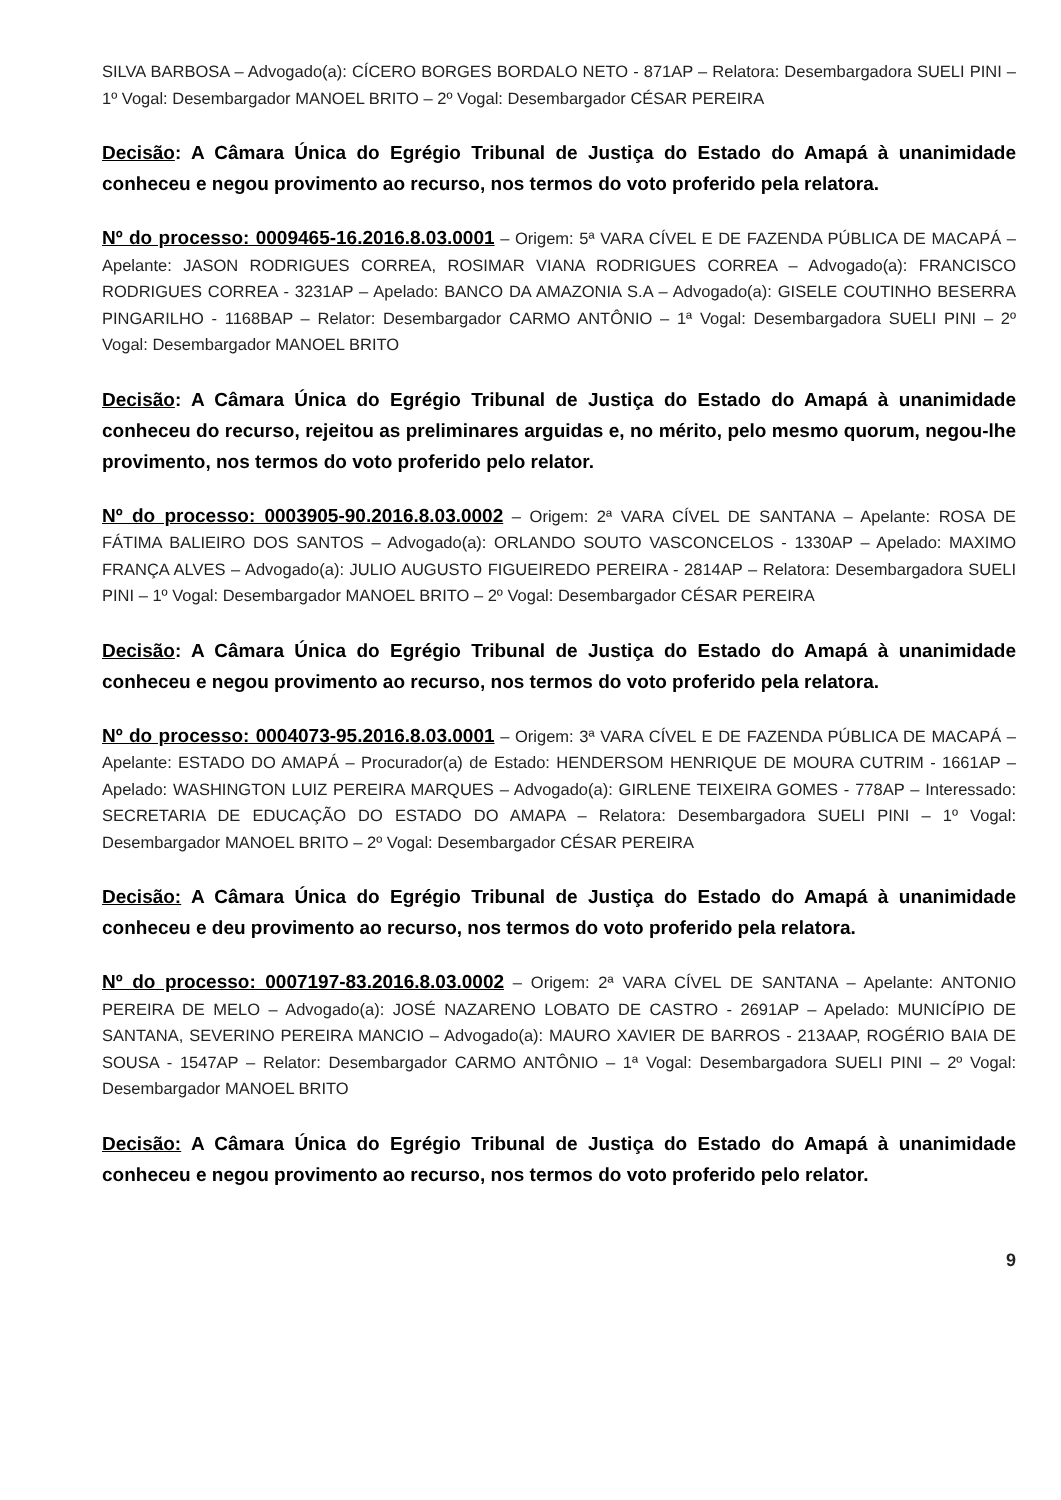SILVA BARBOSA – Advogado(a): CÍCERO BORGES BORDALO NETO - 871AP – Relatora: Desembargadora SUELI PINI – 1º Vogal: Desembargador MANOEL BRITO – 2º Vogal: Desembargador CÉSAR PEREIRA
Decisão: A Câmara Única do Egrégio Tribunal de Justiça do Estado do Amapá à unanimidade conheceu e negou provimento ao recurso, nos termos do voto proferido pela relatora.
Nº do processo: 0009465-16.2016.8.03.0001 – Origem: 5ª VARA CÍVEL E DE FAZENDA PÚBLICA DE MACAPÁ – Apelante: JASON RODRIGUES CORREA, ROSIMAR VIANA RODRIGUES CORREA – Advogado(a): FRANCISCO RODRIGUES CORREA - 3231AP – Apelado: BANCO DA AMAZONIA S.A – Advogado(a): GISELE COUTINHO BESERRA PINGARILHO - 1168BAP – Relator: Desembargador CARMO ANTÔNIO – 1ª Vogal: Desembargadora SUELI PINI – 2º Vogal: Desembargador MANOEL BRITO
Decisão: A Câmara Única do Egrégio Tribunal de Justiça do Estado do Amapá à unanimidade conheceu do recurso, rejeitou as preliminares arguidas e, no mérito, pelo mesmo quorum, negou-lhe provimento, nos termos do voto proferido pelo relator.
Nº do processo: 0003905-90.2016.8.03.0002 – Origem: 2ª VARA CÍVEL DE SANTANA – Apelante: ROSA DE FÁTIMA BALIEIRO DOS SANTOS – Advogado(a): ORLANDO SOUTO VASCONCELOS - 1330AP – Apelado: MAXIMO FRANÇA ALVES – Advogado(a): JULIO AUGUSTO FIGUEIREDO PEREIRA - 2814AP – Relatora: Desembargadora SUELI PINI – 1º Vogal: Desembargador MANOEL BRITO – 2º Vogal: Desembargador CÉSAR PEREIRA
Decisão: A Câmara Única do Egrégio Tribunal de Justiça do Estado do Amapá à unanimidade conheceu e negou provimento ao recurso, nos termos do voto proferido pela relatora.
Nº do processo: 0004073-95.2016.8.03.0001 – Origem: 3ª VARA CÍVEL E DE FAZENDA PÚBLICA DE MACAPÁ – Apelante: ESTADO DO AMAPÁ – Procurador(a) de Estado: HENDERSOM HENRIQUE DE MOURA CUTRIM - 1661AP – Apelado: WASHINGTON LUIZ PEREIRA MARQUES – Advogado(a): GIRLENE TEIXEIRA GOMES - 778AP – Interessado: SECRETARIA DE EDUCAÇÃO DO ESTADO DO AMAPA – Relatora: Desembargadora SUELI PINI – 1º Vogal: Desembargador MANOEL BRITO – 2º Vogal: Desembargador CÉSAR PEREIRA
Decisão: A Câmara Única do Egrégio Tribunal de Justiça do Estado do Amapá à unanimidade conheceu e deu provimento ao recurso, nos termos do voto proferido pela relatora.
Nº do processo: 0007197-83.2016.8.03.0002 – Origem: 2ª VARA CÍVEL DE SANTANA – Apelante: ANTONIO PEREIRA DE MELO – Advogado(a): JOSÉ NAZARENO LOBATO DE CASTRO - 2691AP – Apelado: MUNICÍPIO DE SANTANA, SEVERINO PEREIRA MANCIO – Advogado(a): MAURO XAVIER DE BARROS - 213AAP, ROGÉRIO BAIA DE SOUSA - 1547AP – Relator: Desembargador CARMO ANTÔNIO – 1ª Vogal: Desembargadora SUELI PINI – 2º Vogal: Desembargador MANOEL BRITO
Decisão: A Câmara Única do Egrégio Tribunal de Justiça do Estado do Amapá à unanimidade conheceu e negou provimento ao recurso, nos termos do voto proferido pelo relator.
9